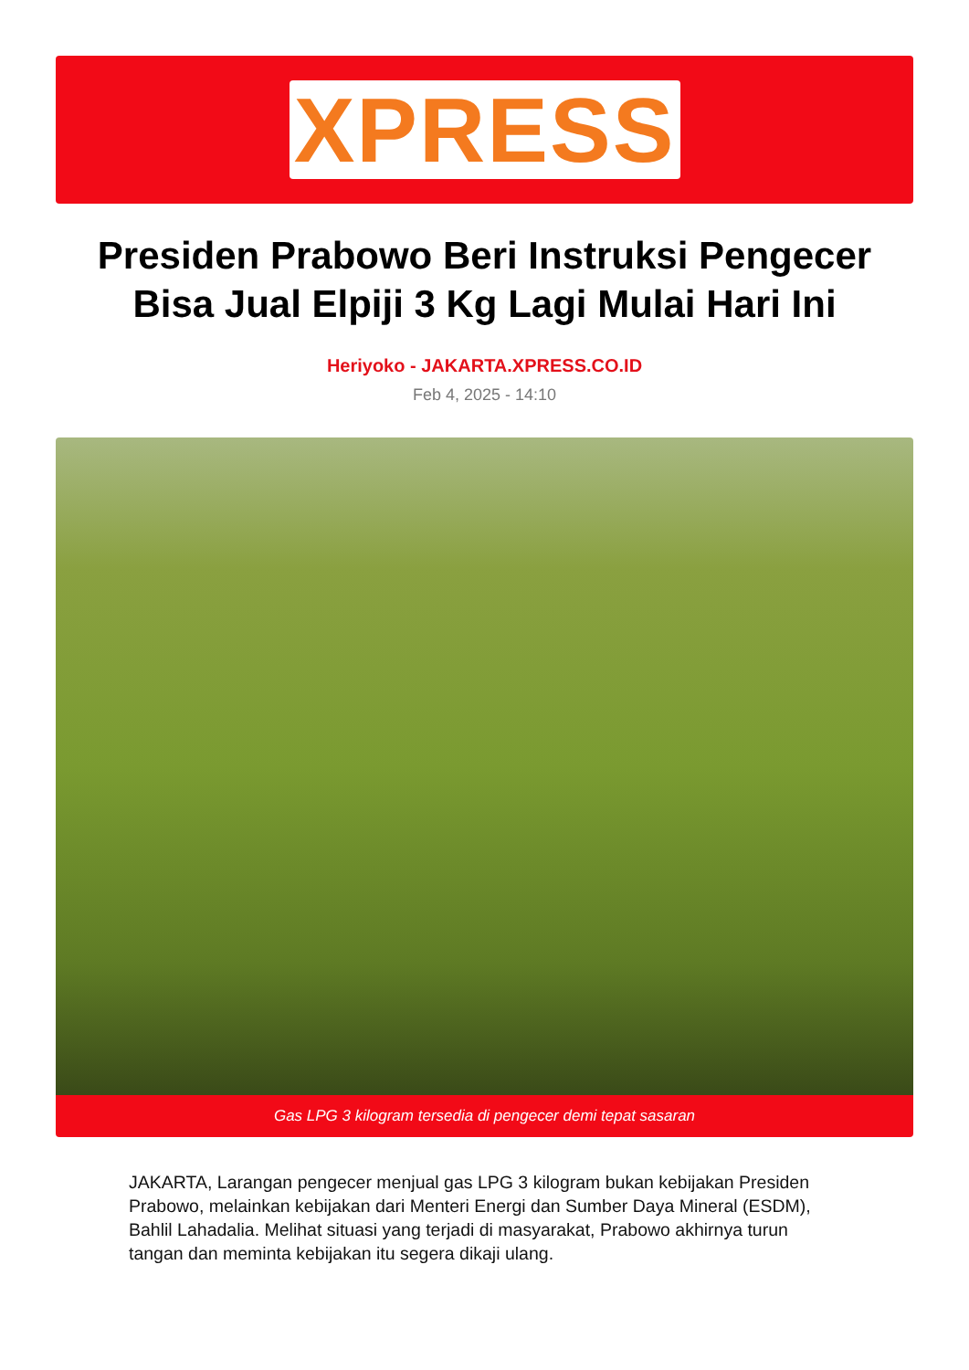XPRESS
Presiden Prabowo Beri Instruksi Pengecer Bisa Jual Elpiji 3 Kg Lagi Mulai Hari Ini
Heriyoko - JAKARTA.XPRESS.CO.ID
Feb 4, 2025 - 14:10
Gas LPG 3 kilogram tersedia di pengecer demi tepat sasaran
JAKARTA, Larangan pengecer menjual gas LPG 3 kilogram bukan kebijakan Presiden Prabowo, melainkan kebijakan dari Menteri Energi dan Sumber Daya Mineral (ESDM), Bahlil Lahadalia. Melihat situasi yang terjadi di masyarakat, Prabowo akhirnya turun tangan dan meminta kebijakan itu segera dikaji ulang.